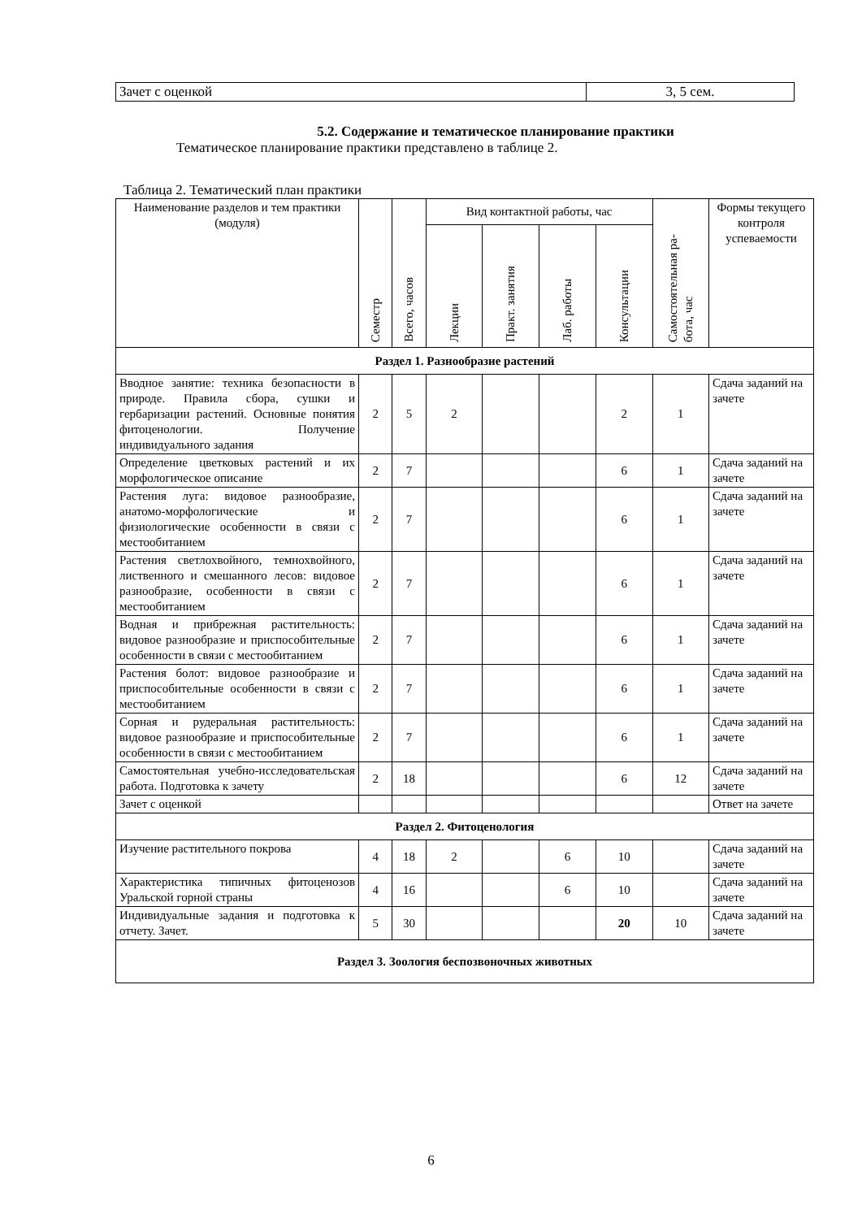| Зачет с оценкой | 3, 5 сем. |
5.2. Содержание и тематическое планирование практики
Тематическое планирование практики представлено в таблице 2.
Таблица 2. Тематический план практики
| Наименование разделов и тем практики (модуля) | Семестр | Всего, часов | Вид контактной работы, час | | | | Самостоятельная ра- бота, час | Формы текущего контроля успеваемости |
| --- | --- | --- | --- | --- | --- | --- | --- | --- |
| | | | Лекции | Практ. занятия | Лаб. работы | Консультации | | |
| Раздел 1. Разнообразие растений | | | | | | | | |
| Вводное занятие: техника безопасности в природе. Правила сбора, сушки и гербаризации растений. Основные понятия фитоценологии. Получение индивидуального задания | 2 | 5 | 2 | | | 2 | 1 | Сдача заданий на зачете |
| Определение цветковых растений и их морфологическое описание | 2 | 7 | | | | 6 | 1 | Сдача заданий на зачете |
| Растения луга: видовое разнообразие, анатомо-морфологические и физиологические особенности в связи с местообитанием | 2 | 7 | | | | 6 | 1 | Сдача заданий на зачете |
| Растения светлохвойного, темнохвойного, лиственного и смешанного лесов: видовое разнообразие, особенности в связи с местообитанием | 2 | 7 | | | | 6 | 1 | Сдача заданий на зачете |
| Водная и прибрежная растительность: видовое разнообразие и приспособительные особенности в связи с местообитанием | 2 | 7 | | | | 6 | 1 | Сдача заданий на зачете |
| Растения болот: видовое разнообразие и приспособительные особенности в связи с местообитанием | 2 | 7 | | | | 6 | 1 | Сдача заданий на зачете |
| Сорная и рудеральная растительность: видовое разнообразие и приспособительные особенности в связи с местообитанием | 2 | 7 | | | | 6 | 1 | Сдача заданий на зачете |
| Самостоятельная учебно-исследовательская работа. Подготовка к зачету | 2 | 18 | | | | 6 | 12 | Сдача заданий на зачете |
| Зачет с оценкой | | | | | | | | Ответ на зачете |
| Раздел 2. Фитоценология | | | | | | | | |
| Изучение растительного покрова | 4 | 18 | 2 | | 6 | 10 | | Сдача заданий на зачете |
| Характеристика типичных фитоценозов Уральской горной страны | 4 | 16 | | | 6 | 10 | | Сдача заданий на зачете |
| Индивидуальные задания и подготовка к отчету. Зачет. | 5 | 30 | | | | 20 | 10 | Сдача заданий на зачете |
| Раздел 3. Зоология беспозвоночных животных | | | | | | | | |
6